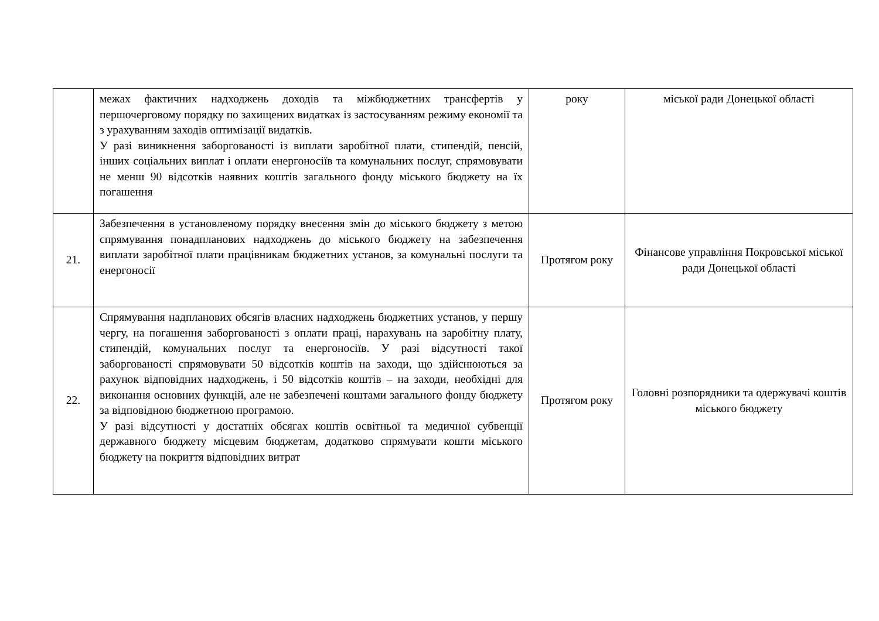| | межах фактичних надходжень доходів та міжбюджетних трансфертів у першочерговому порядку по захищених видатках із застосуванням режиму економії та з урахуванням заходів оптимізації видатків. У разі виникнення заборгованості із виплати заробітної плати, стипендій, пенсій, інших соціальних виплат і оплати енергоносіїв та комунальних послуг, спрямовувати не менш 90 відсотків наявних коштів загального фонду міського бюджету на їх погашення | року | міської ради Донецької області |
| 21. | Забезпечення в установленому порядку внесення змін до міського бюджету з метою спрямування понадпланових надходжень до міського бюджету на забезпечення виплати заробітної плати працівникам бюджетних установ, за комунальні послуги та енергоносії | Протягом року | Фінансове управління Покровської міської ради Донецької області |
| 22. | Спрямування надпланових обсягів власних надходжень бюджетних установ, у першу чергу, на погашення заборгованості з оплати праці, нарахувань на заробітну плату, стипендій, комунальних послуг та енергоносіїв. У разі відсутності такої заборгованості спрямовувати 50 відсотків коштів на заходи, що здійснюються за рахунок відповідних надходжень, і 50 відсотків коштів – на заходи, необхідні для виконання основних функцій, але не забезпечені коштами загального фонду бюджету за відповідною бюджетною програмою. У разі відсутності у достатніх обсягах коштів освітньої та медичної субвенції державного бюджету місцевим бюджетам, додатково спрямувати кошти міського бюджету на покриття відповідних витрат | Протягом року | Головні розпорядники та одержувачі коштів міського бюджету |